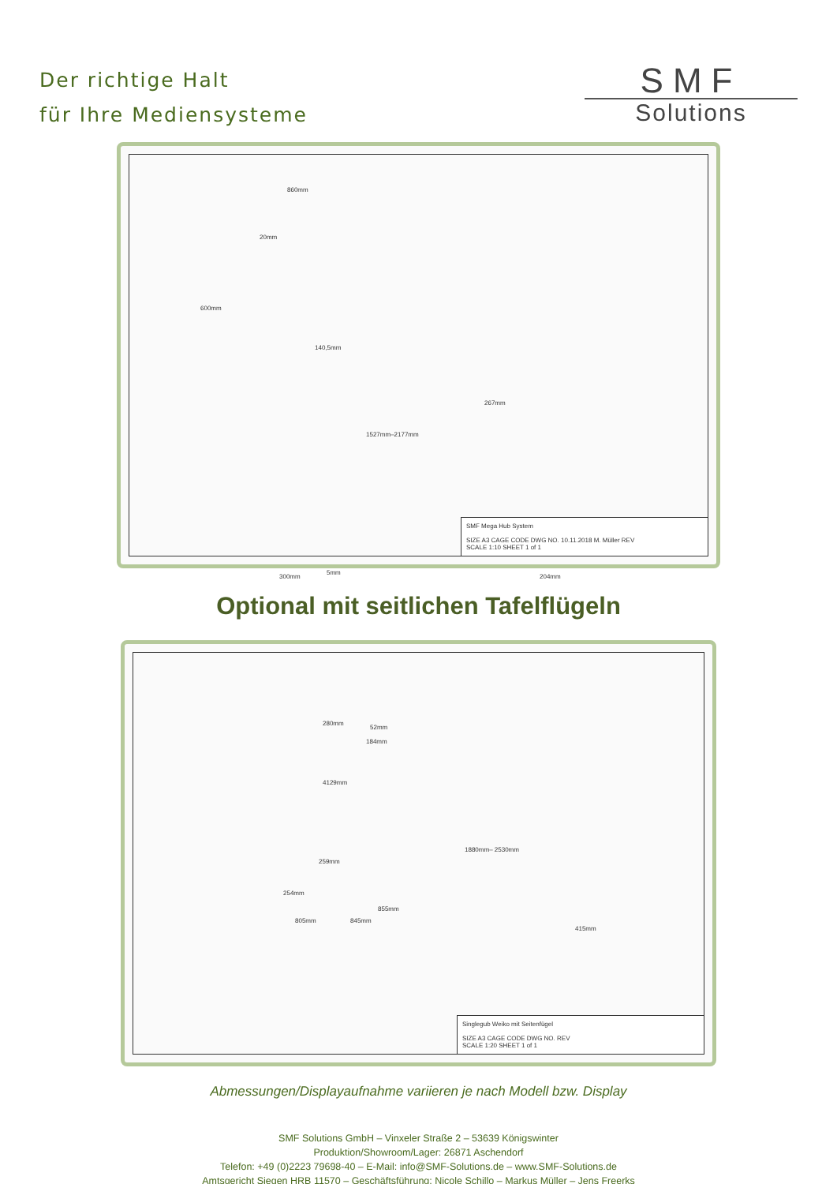Der richtige Halt
für Ihre Mediensysteme
SMF
Solutions
860mm
20mm
600mm
140,5mm
1527mm–2177mm
267mm
300mm
5mm
204mm
SMF Mega Hub System
SIZE A3 CAGE CODE DWG NO. 10.11.2018 M. Müller REV
SCALE 1:10 SHEET 1 of 1
Optional mit seitlichen Tafelflügeln
280mm
52mm
184mm
4129mm
259mm
1880mm– 2530mm
254mm
855mm
805mm 845mm
415mm
Singlegub Weiko mit Seitenfügel
SIZE A3 CAGE CODE DWG NO. REV
SCALE 1:20 SHEET 1 of 1
Abmessungen/Displayaufnahme variieren je nach Modell bzw. Display
SMF Solutions GmbH – Vinxeler Straße 2 – 53639 Königswinter
Produktion/Showroom/Lager: 26871 Aschendorf
Telefon: +49 (0)2223 79698-40 – E-Mail: info@SMF-Solutions.de – www.SMF-Solutions.de
Amtsgericht Siegen HRB 11570 – Geschäftsführung: Nicole Schillo – Markus Müller – Jens Freerks